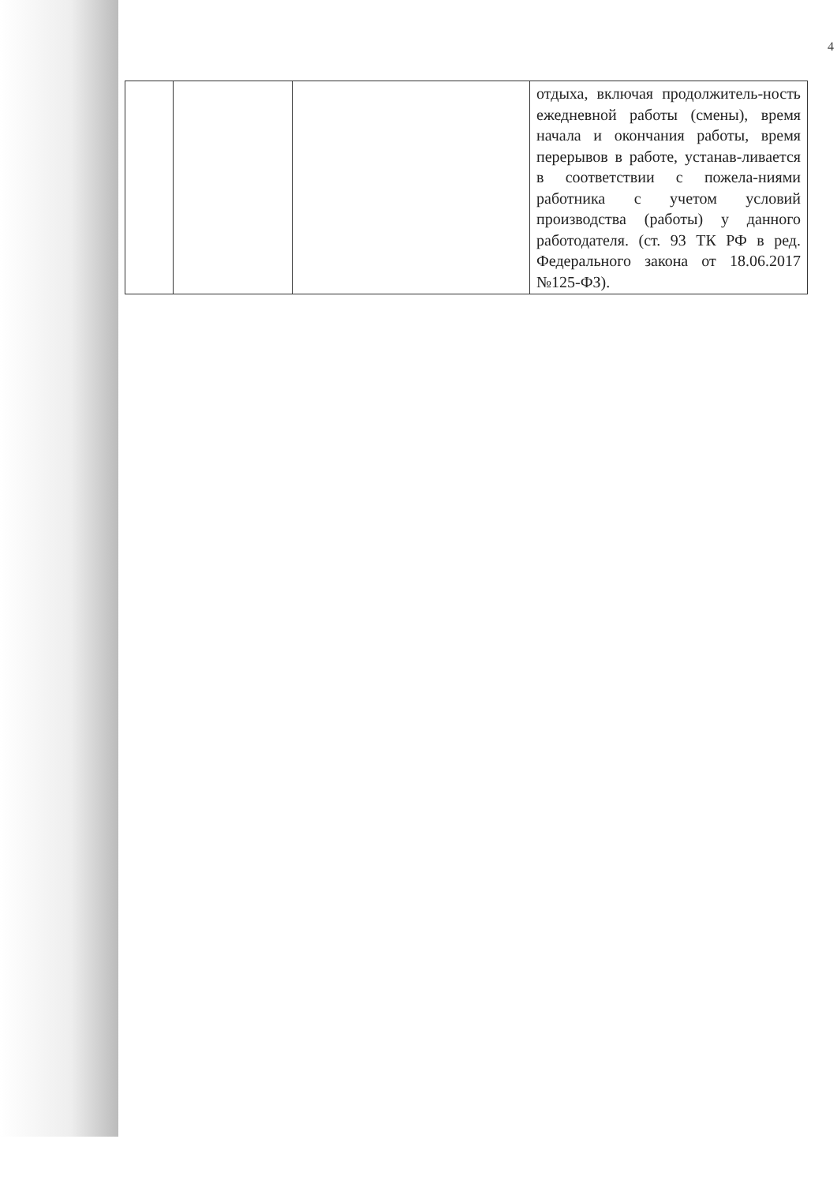4
| | | | отдыха, включая продолжитель-ность ежедневной работы (смены), время начала и окончания работы, время перерывов в работе, устанав-ливается в соответствии с пожела-ниями работника с учетом условий производства (работы) у данного работодателя. (ст. 93 ТК РФ в ред. Федерального закона от 18.06.2017 №125-ФЗ). |